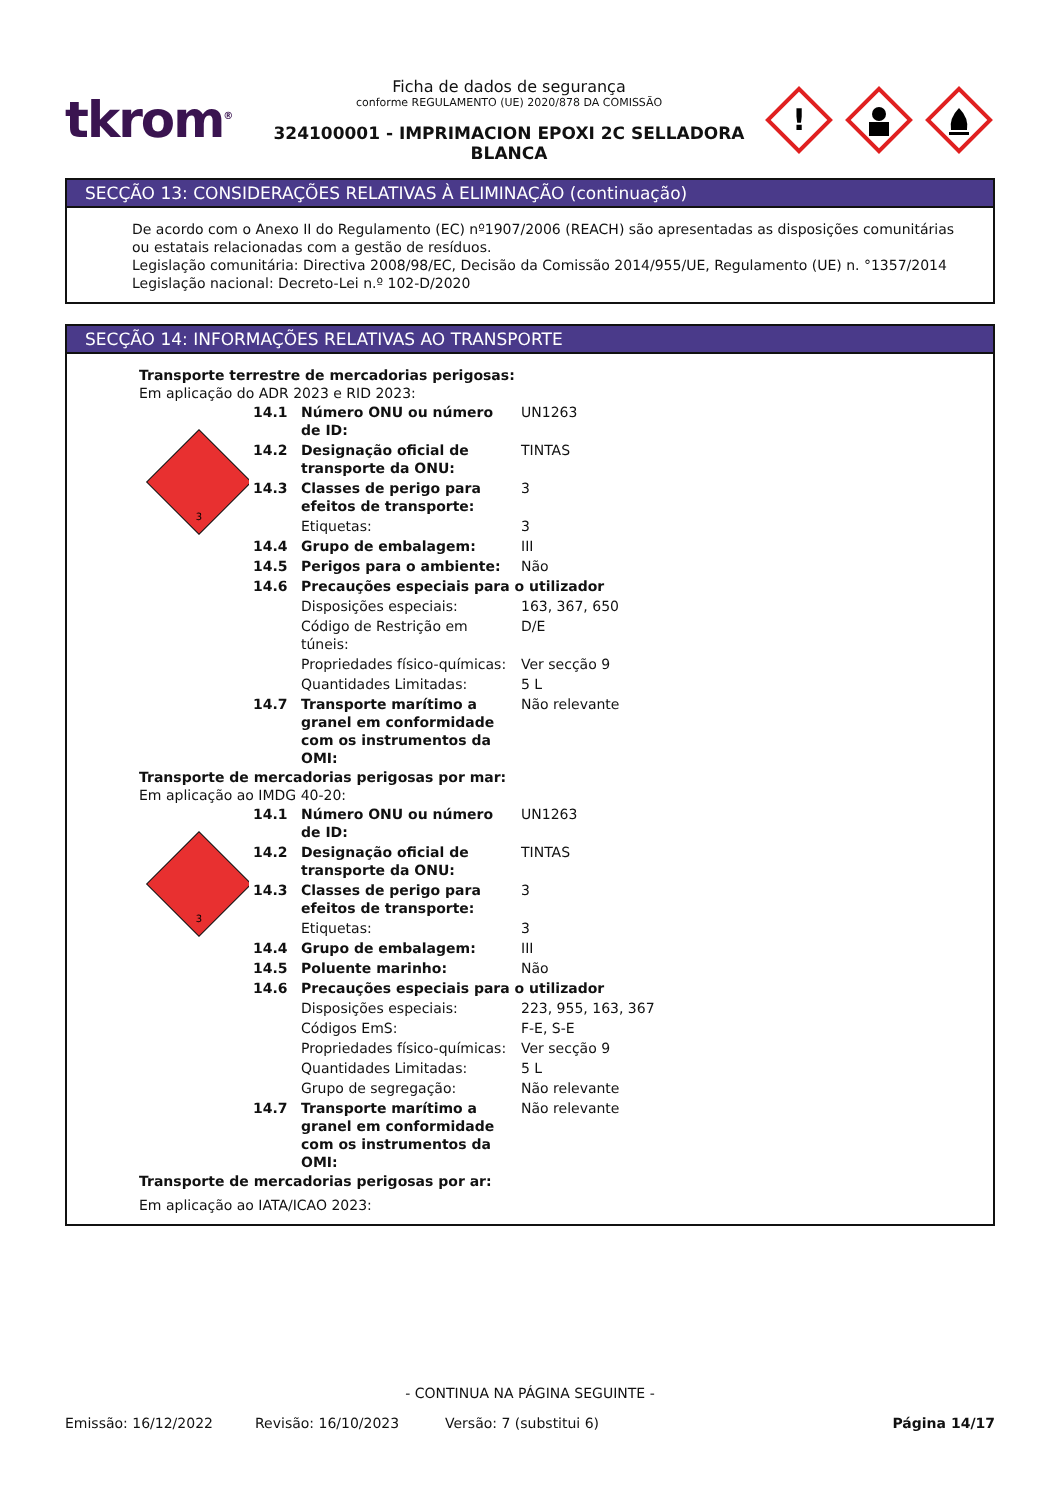tkrom<sup>®</sup>
Ficha de dados de segurança
conforme REGULAMENTO (UE) 2020/878 DA COMISSÃO
324100001 - IMPRIMACION EPOXI 2C SELLADORA BLANCA
!
SECÇÃO 13: CONSIDERAÇÕES RELATIVAS À ELIMINAÇÃO (continuação)
De acordo com o Anexo II do Regulamento (EC) nº1907/2006 (REACH) são apresentadas as disposições comunitárias ou estatais relacionadas com a gestão de resíduos.
Legislação comunitária: Directiva 2008/98/EC, Decisão da Comissão 2014/955/UE, Regulamento (UE) n. °1357/2014
Legislação nacional: Decreto-Lei n.º 102-D/2020
SECÇÃO 14: INFORMAÇÕES RELATIVAS AO TRANSPORTE
Transporte terrestre de mercadorias perigosas:
Em aplicação do ADR 2023 e RID 2023:
3
| 14.1 | Número ONU ou número de ID: | UN1263 |
| 14.2 | Designação oficial de transporte da ONU: | TINTAS |
| 14.3 | Classes de perigo para efeitos de transporte: | 3 |
| | Etiquetas: | 3 |
| 14.4 | Grupo de embalagem: | III |
| 14.5 | Perigos para o ambiente: | Não |
| 14.6 | Precauções especiais para o utilizador | |
| | Disposições especiais: | 163, 367, 650 |
| | Código de Restrição em túneis: | D/E |
| | Propriedades físico-químicas: | Ver secção 9 |
| | Quantidades Limitadas: | 5 L |
| 14.7 | Transporte marítimo a granel em conformidade com os instrumentos da OMI: | Não relevante |
Transporte de mercadorias perigosas por mar:
Em aplicação ao IMDG 40-20:
3
| 14.1 | Número ONU ou número de ID: | UN1263 |
| 14.2 | Designação oficial de transporte da ONU: | TINTAS |
| 14.3 | Classes de perigo para efeitos de transporte: | 3 |
| | Etiquetas: | 3 |
| 14.4 | Grupo de embalagem: | III |
| 14.5 | Poluente marinho: | Não |
| 14.6 | Precauções especiais para o utilizador | |
| | Disposições especiais: | 223, 955, 163, 367 |
| | Códigos EmS: | F-E, S-E |
| | Propriedades físico-químicas: | Ver secção 9 |
| | Quantidades Limitadas: | 5 L |
| | Grupo de segregação: | Não relevante |
| 14.7 | Transporte marítimo a granel em conformidade com os instrumentos da OMI: | Não relevante |
Transporte de mercadorias perigosas por ar:
Em aplicação ao IATA/ICAO 2023:
- CONTINUA NA PÁGINA SEGUINTE -
Emissão: 16/12/2022 Revisão: 16/10/2023 Versão: 7 (substitui 6) Página 14/17